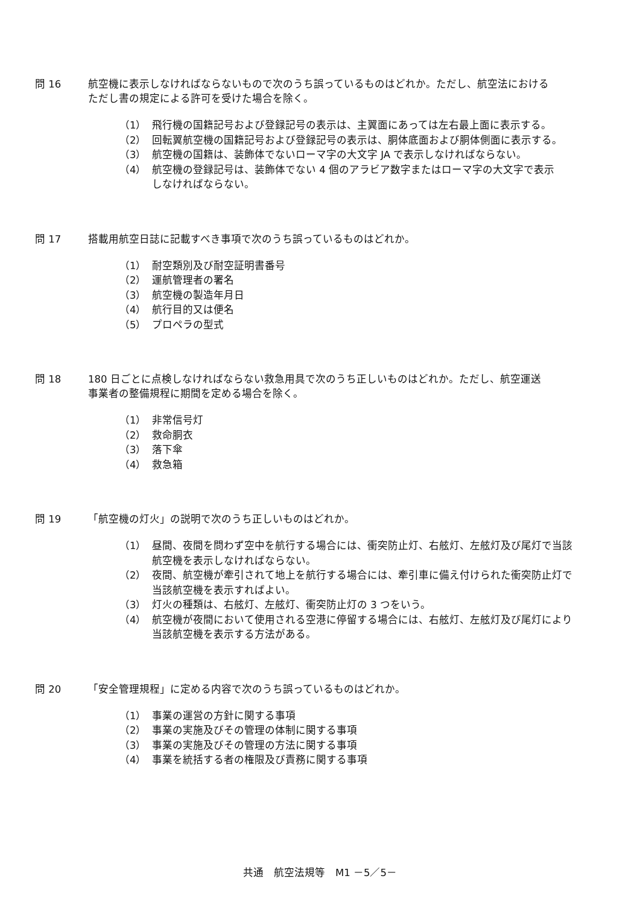問 16 航空機に表示しなければならないもので次のうち誤っているものはどれか。ただし、航空法における
ただし書の規定による許可を受けた場合を除く。
（1） 飛行機の国籍記号および登録記号の表示は、主翼面にあっては左右最上面に表示する。
（2） 回転翼航空機の国籍記号および登録記号の表示は、胴体底面および胴体側面に表示する。
（3） 航空機の国籍は、装飾体でないローマ字の大文字 JA で表示しなければならない。
（4） 航空機の登録記号は、装飾体でない 4 個のアラビア数字またはローマ字の大文字で表示
しなければならない。
問 17 搭載用航空日誌に記載すべき事項で次のうち誤っているものはどれか。
（1） 耐空類別及び耐空証明書番号
（2） 運航管理者の署名
（3） 航空機の製造年月日
（4） 航行目的又は便名
（5） プロペラの型式
問 18 180 日ごとに点検しなければならない救急用具で次のうち正しいものはどれか。ただし、航空運送
事業者の整備規程に期間を定める場合を除く。
（1） 非常信号灯
（2） 救命胴衣
（3） 落下傘
（4） 救急箱
問 19 「航空機の灯火」の説明で次のうち正しいものはどれか。
（1） 昼間、夜間を問わず空中を航行する場合には、衝突防止灯、右舷灯、左舷灯及び尾灯で当該
航空機を表示しなければならない。
（2） 夜間、航空機が牽引されて地上を航行する場合には、牽引車に備え付けられた衝突防止灯で
当該航空機を表示すればよい。
（3） 灯火の種類は、右舷灯、左舷灯、衝突防止灯の 3 つをいう。
（4） 航空機が夜間において使用される空港に停留する場合には、右舷灯、左舷灯及び尾灯により
当該航空機を表示する方法がある。
問 20 「安全管理規程」に定める内容で次のうち誤っているものはどれか。
（1） 事業の運営の方針に関する事項
（2） 事業の実施及びその管理の体制に関する事項
（3） 事業の実施及びその管理の方法に関する事項
（4） 事業を統括する者の権限及び責務に関する事項
共通　航空法規等　M1 －5／5－